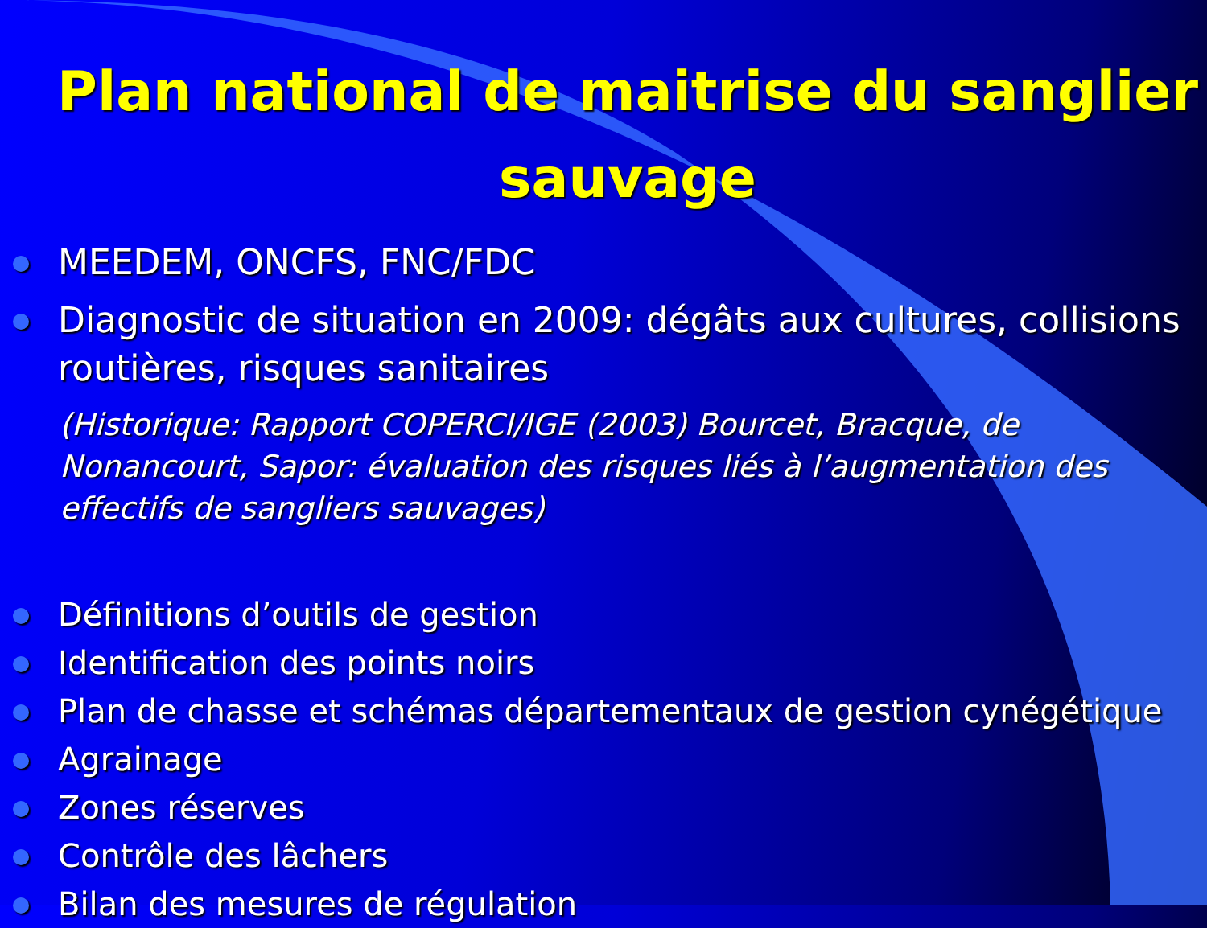Plan national de maitrise du sanglier sauvage
MEEDEM, ONCFS, FNC/FDC
Diagnostic de situation en 2009: dégâts aux cultures, collisions routières, risques sanitaires
(Historique: Rapport COPERCI/IGE (2003) Bourcet, Bracque, de Nonancourt, Sapor: évaluation des risques liés à l’augmentation des effectifs de sangliers sauvages)
Définitions d’outils de gestion
Identification des points noirs
Plan de chasse et schémas départementaux de gestion cynégétique
Agrainage
Zones réserves
Contrôle des lâchers
Bilan des mesures de régulation